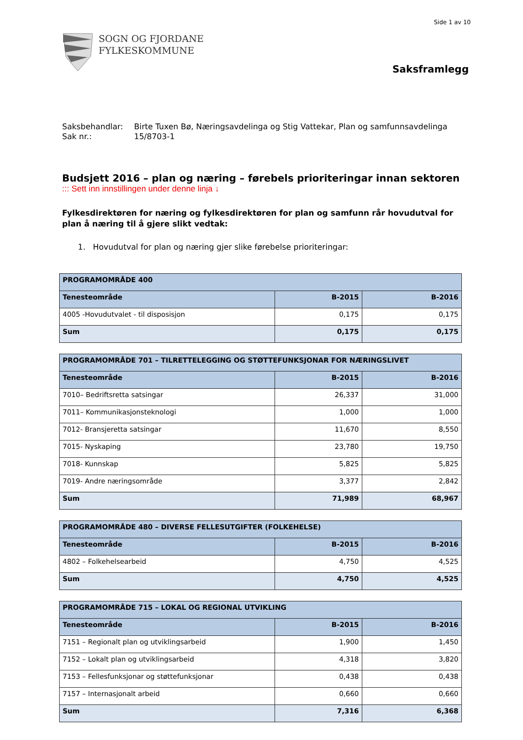Side 1 av 10
SOGN OG FJORDANE
FYLKESKOMMUNE
Saksframlegg
Saksbehandlar: Birte Tuxen Bø, Næringsavdelinga og Stig Vattekar, Plan og samfunnsavdelinga
Sak nr.: 15/8703-1
Budsjett 2016 – plan og næring – førebels prioriteringar innan sektoren
::: Sett inn innstillingen under denne linja ↓
Fylkesdirektøren for næring og fylkesdirektøren for plan og samfunn rår hovudutval for plan å næring til å gjere slikt vedtak:
1. Hovudutval for plan og næring gjer slike førebelse prioriteringar:
| PROGRAMOMRÅDE 400 | | |
| --- | --- | --- |
| Tenesteområde | B-2015 | B-2016 |
| 4005 -Hovudutvalet - til disposisjon | 0,175 | 0,175 |
| Sum | 0,175 | 0,175 |
| PROGRAMOMRÅDE 701 – TILRETTELEGGING OG STØTTEFUNKSJONAR FOR NÆRINGSLIVET | | |
| --- | --- | --- |
| Tenesteområde | B-2015 | B-2016 |
| 7010– Bedriftsretta satsingar | 26,337 | 31,000 |
| 7011– Kommunikasjonsteknologi | 1,000 | 1,000 |
| 7012- Bransjeretta satsingar | 11,670 | 8,550 |
| 7015- Nyskaping | 23,780 | 19,750 |
| 7018- Kunnskap | 5,825 | 5,825 |
| 7019- Andre næringsområde | 3,377 | 2,842 |
| Sum | 71,989 | 68,967 |
| PROGRAMOMRÅDE 480 – DIVERSE FELLESUTGIFTER (FOLKEHELSE) | | |
| --- | --- | --- |
| Tenesteområde | B-2015 | B-2016 |
| 4802 – Folkehelsearbeid | 4,750 | 4,525 |
| Sum | 4,750 | 4,525 |
| PROGRAMOMRÅDE 715 – LOKAL OG REGIONAL UTVIKLING | | |
| --- | --- | --- |
| Tenesteområde | B-2015 | B-2016 |
| 7151 – Regionalt plan og utviklingsarbeid | 1,900 | 1,450 |
| 7152 – Lokalt plan og utviklingsarbeid | 4,318 | 3,820 |
| 7153 – Fellesfunksjonar og støttefunksjonar | 0,438 | 0,438 |
| 7157 – Internasjonalt arbeid | 0,660 | 0,660 |
| Sum | 7,316 | 6,368 |